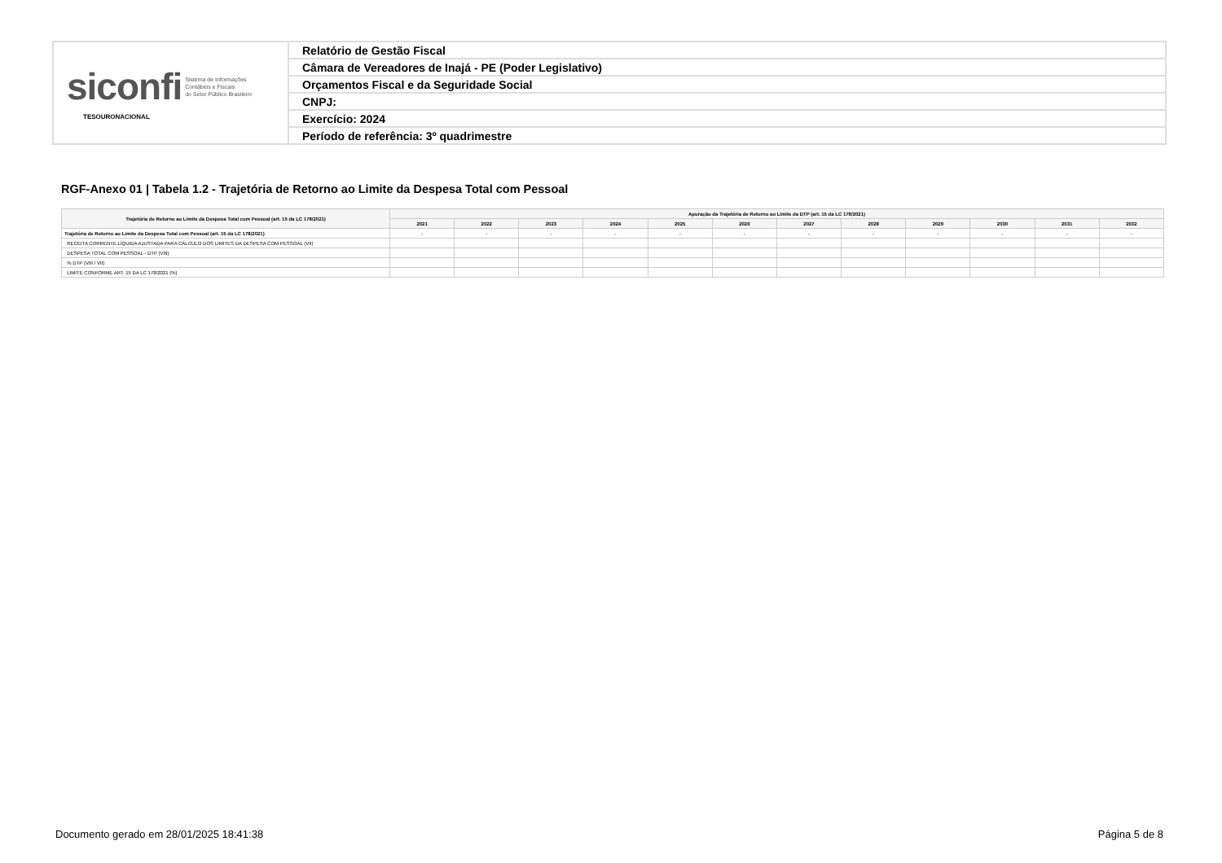| siconfi Sistema de Informações Contábeis e Fiscais do Setor Público Brasileiro TESOURONACIONAL | Relatório de Gestão Fiscal |
| | Câmara de Vereadores de Inajá - PE (Poder Legislativo) |
| | Orçamentos Fiscal e da Seguridade Social |
| | CNPJ: |
| | Exercício: 2024 |
| | Período de referência: 3º quadrimestre |
RGF-Anexo 01 | Tabela 1.2 - Trajetória de Retorno ao Limite da Despesa Total com Pessoal
| Trajetória de Retorno ao Limite da Despesa Total com Pessoal (art. 15 da LC 178/2021) | Apuração da Trajetória de Retorno ao Limite da DTP (art. 15 da LC 178/2021) | | | | | | | | | | | |
| --- | --- | --- | --- | --- | --- | --- | --- | --- | --- | --- | --- | --- |
| | 2021 | 2022 | 2023 | 2024 | 2025 | 2026 | 2027 | 2028 | 2029 | 2030 | 2031 | 2032 |
| Trajetória de Retorno ao Limite da Despesa Total com Pessoal (art. 15 da LC 178/2021) | - | - | - | - | - | - | - | - | - | - | - | - |
| RECEITA CORRENTE LÍQUIDA AJUSTADA PARA CÁLCULO DOS LIMITES DA DESPESA COM PESSOAL (VII) | | | | | | | | | | | | |
| DESPESA TOTAL COM PESSOAL - DTP (VIII) | | | | | | | | | | | | |
| % DTP (VIII / VII) | | | | | | | | | | | | |
| LIMITE CONFORME ART. 15 DA LC 178/2021 (%) | | | | | | | | | | | | |
Documento gerado em 28/01/2025 18:41:38 Página 5 de 8